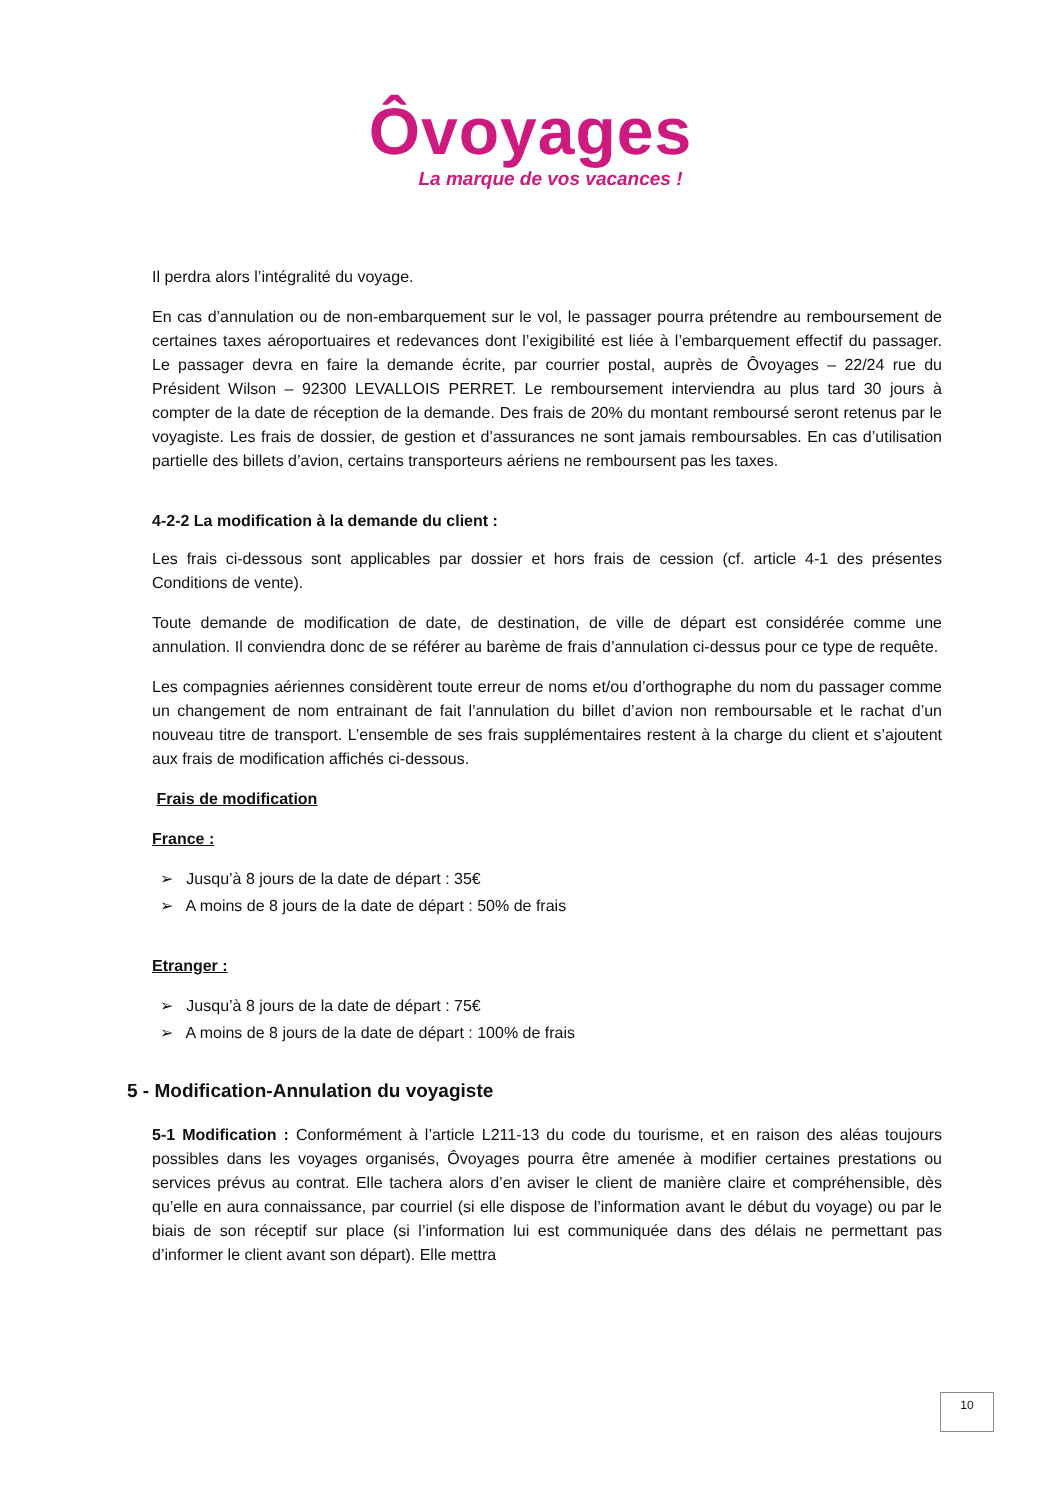Ôvoyages
La marque de vos vacances !
Il perdra alors l’intégralité du voyage.
En cas d’annulation ou de non-embarquement sur le vol, le passager pourra prétendre au remboursement de certaines taxes aéroportuaires et redevances dont l’exigibilité est liée à l’embarquement effectif du passager. Le passager devra en faire la demande écrite, par courrier postal, auprès de Ôvoyages – 22/24 rue du Président Wilson – 92300 LEVALLOIS PERRET. Le remboursement interviendra au plus tard 30 jours à compter de la date de réception de la demande. Des frais de 20% du montant remboursé seront retenus par le voyagiste. Les frais de dossier, de gestion et d’assurances ne sont jamais remboursables. En cas d’utilisation partielle des billets d’avion, certains transporteurs aériens ne remboursent pas les taxes.
4-2-2 La modification à la demande du client :
Les frais ci-dessous sont applicables par dossier et hors frais de cession (cf. article 4-1 des présentes Conditions de vente).
Toute demande de modification de date, de destination, de ville de départ est considérée comme une annulation. Il conviendra donc de se référer au barème de frais d’annulation ci-dessus pour ce type de requête.
Les compagnies aériennes considèrent toute erreur de noms et/ou d’orthographe du nom du passager comme un changement de nom entrainant de fait l’annulation du billet d’avion non remboursable et le rachat d’un nouveau titre de transport. L’ensemble de ses frais supplémentaires restent à la charge du client et s’ajoutent aux frais de modification affichés ci-dessous.
Frais de modification
France :
➢ Jusqu’à 8 jours de la date de départ : 35€
➢ A moins de 8 jours de la date de départ : 50% de frais
Etranger :
➢ Jusqu’à 8 jours de la date de départ : 75€
➢ A moins de 8 jours de la date de départ : 100% de frais
5 - Modification-Annulation du voyagiste
5-1 Modification : Conformément à l’article L211-13 du code du tourisme, et en raison des aléas toujours possibles dans les voyages organisés, Ôvoyages pourra être amenée à modifier certaines prestations ou services prévus au contrat. Elle tachera alors d’en aviser le client de manière claire et compréhensible, dès qu’elle en aura connaissance, par courriel (si elle dispose de l’information avant le début du voyage) ou par le biais de son réceptif sur place (si l’information lui est communiquée dans des délais ne permettant pas d’informer le client avant son départ). Elle mettra
10